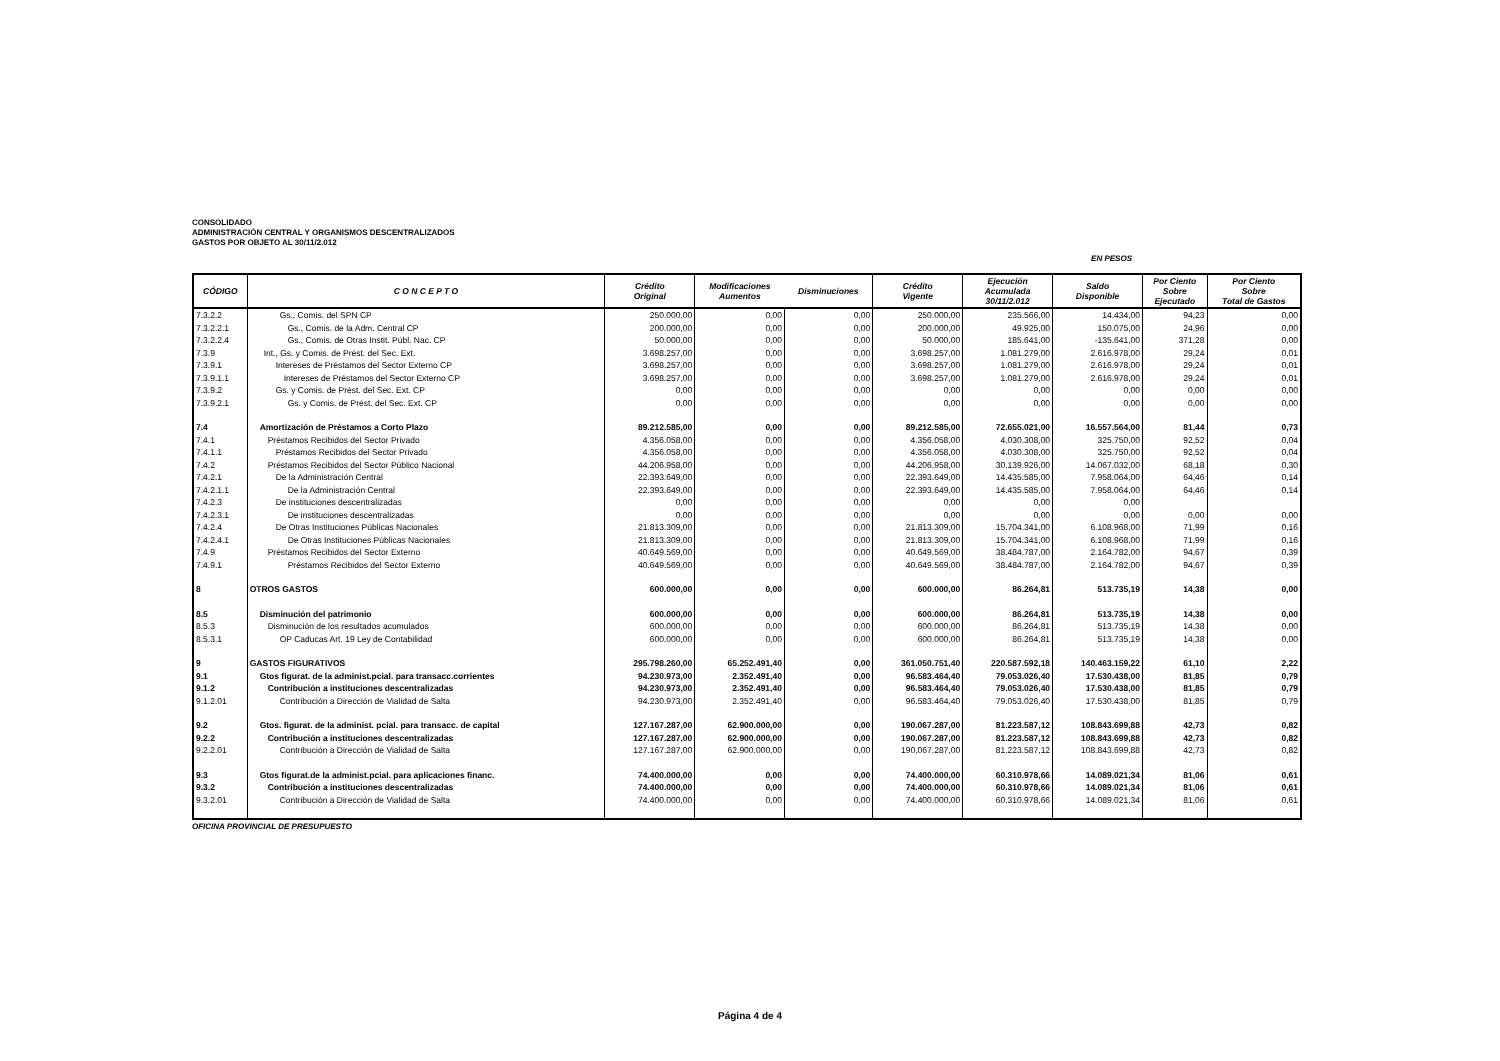CONSOLIDADO
ADMINISTRACIÓN CENTRAL Y ORGANISMOS DESCENTRALIZADOS
GASTOS POR OBJETO AL 30/11/2.012
EN PESOS
| CÓDIGO | C O N C E P T O | Crédito Original | Modificaciones Aumentos | Disminuciones | Crédito Vigente | Ejecución Acumulada 30/11/2.012 | Saldo Disponible | Por Ciento Sobre Ejecutado | Por Ciento Sobre Total de Gastos |
| --- | --- | --- | --- | --- | --- | --- | --- | --- | --- |
| 7.3.2.2 | Gs., Comis. del SPN CP | 250.000,00 | 0,00 | 0,00 | 250.000,00 | 235.566,00 | 14.434,00 | 94,23 | 0,00 |
| 7.3.2.2.1 | Gs., Comis. de la Adm. Central CP | 200.000,00 | 0,00 | 0,00 | 200.000,00 | 49.925,00 | 150.075,00 | 24,96 | 0,00 |
| 7.3.2.2.4 | Gs., Comis. de Otras Instit. Públ. Nac. CP | 50.000,00 | 0,00 | 0,00 | 50.000,00 | 185.641,00 | -135.641,00 | 371,28 | 0,00 |
| 7.3.9 | Int., Gs. y Comis. de Prést. del Sec. Ext. | 3.698.257,00 | 0,00 | 0,00 | 3.698.257,00 | 1.081.279,00 | 2.616.978,00 | 29,24 | 0,01 |
| 7.3.9.1 | Intereses de Préstamos del Sector Externo CP | 3.698.257,00 | 0,00 | 0,00 | 3.698.257,00 | 1.081.279,00 | 2.616.978,00 | 29,24 | 0,01 |
| 7.3.9.1.1 | Intereses de Préstamos del Sector Externo CP | 3.698.257,00 | 0,00 | 0,00 | 3.698.257,00 | 1.081.279,00 | 2.616.978,00 | 29,24 | 0,01 |
| 7.3.9.2 | Gs. y Comis. de Prést. del Sec. Ext. CP | 0,00 | 0,00 | 0,00 | 0,00 | 0,00 | 0,00 | 0,00 | 0,00 |
| 7.3.9.2.1 | Gs. y Comis. de Prést. del Sec. Ext. CP | 0,00 | 0,00 | 0,00 | 0,00 | 0,00 | 0,00 | 0,00 | 0,00 |
| 7.4 | Amortización de Préstamos a Corto Plazo | 89.212.585,00 | 0,00 | 0,00 | 89.212.585,00 | 72.655.021,00 | 16.557.564,00 | 81,44 | 0,73 |
| 7.4.1 | Préstamos Recibidos del Sector Privado | 4.356.058,00 | 0,00 | 0,00 | 4.356.058,00 | 4.030.308,00 | 325.750,00 | 92,52 | 0,04 |
| 7.4.1.1 | Préstamos Recibidos del Sector Privado | 4.356.058,00 | 0,00 | 0,00 | 4.356.058,00 | 4.030.308,00 | 325.750,00 | 92,52 | 0,04 |
| 7.4.2 | Préstamos Recibidos del Sector Público Nacional | 44.206.958,00 | 0,00 | 0,00 | 44.206.958,00 | 30.139.926,00 | 14.067.032,00 | 68,18 | 0,30 |
| 7.4.2.1 | De la Administración Central | 22.393.649,00 | 0,00 | 0,00 | 22.393.649,00 | 14.435.585,00 | 7.958.064,00 | 64,46 | 0,14 |
| 7.4.2.1.1 | De la Administración Central | 22.393.649,00 | 0,00 | 0,00 | 22.393.649,00 | 14.435.585,00 | 7.958.064,00 | 64,46 | 0,14 |
| 7.4.2.3 | De instituciones descentralizadas | 0,00 | 0,00 | 0,00 | 0,00 | 0,00 | 0,00 | | |
| 7.4.2.3.1 | De instituciones descentralizadas | 0,00 | 0,00 | 0,00 | 0,00 | 0,00 | 0,00 | 0,00 | 0,00 |
| 7.4.2.4 | De Otras Instituciones Públicas Nacionales | 21.813.309,00 | 0,00 | 0,00 | 21.813.309,00 | 15.704.341,00 | 6.108.968,00 | 71,99 | 0,16 |
| 7.4.2.4.1 | De Otras Instituciones Públicas Nacionales | 21.813.309,00 | 0,00 | 0,00 | 21.813.309,00 | 15.704.341,00 | 6.108.968,00 | 71,99 | 0,16 |
| 7.4.9 | Préstamos Recibidos del Sector Externo | 40.649.569,00 | 0,00 | 0,00 | 40.649.569,00 | 38.484.787,00 | 2.164.782,00 | 94,67 | 0,39 |
| 7.4.9.1 | Préstamos Recibidos del Sector Externo | 40.649.569,00 | 0,00 | 0,00 | 40.649.569,00 | 38.484.787,00 | 2.164.782,00 | 94,67 | 0,39 |
| 8 | OTROS GASTOS | 600.000,00 | 0,00 | 0,00 | 600.000,00 | 86.264,81 | 513.735,19 | 14,38 | 0,00 |
| 8.5 | Disminución del patrimonio | 600.000,00 | 0,00 | 0,00 | 600.000,00 | 86.264,81 | 513.735,19 | 14,38 | 0,00 |
| 8.5.3 | Disminución de los resultados acumulados | 600.000,00 | 0,00 | 0,00 | 600.000,00 | 86.264,81 | 513.735,19 | 14,38 | 0,00 |
| 8.5.3.1 | OP Caducas Art. 19 Ley de Contabilidad | 600.000,00 | 0,00 | 0,00 | 600.000,00 | 86.264,81 | 513.735,19 | 14,38 | 0,00 |
| 9 | GASTOS FIGURATIVOS | 295.798.260,00 | 65.252.491,40 | 0,00 | 361.050.751,40 | 220.587.592,18 | 140.463.159,22 | 61,10 | 2,22 |
| 9.1 | Gtos figurat. de la administ.pcial. para transacc.corrientes | 94.230.973,00 | 2.352.491,40 | 0,00 | 96.583.464,40 | 79.053.026,40 | 17.530.438,00 | 81,85 | 0,79 |
| 9.1.2 | Contribución a instituciones descentralizadas | 94.230.973,00 | 2.352.491,40 | 0,00 | 96.583.464,40 | 79.053.026,40 | 17.530.438,00 | 81,85 | 0,79 |
| 9.1.2.01 | Contribución a Dirección de Vialidad de Salta | 94.230.973,00 | 2.352.491,40 | 0,00 | 96.583.464,40 | 79.053.026,40 | 17.530.438,00 | 81,85 | 0,79 |
| 9.2 | Gtos. figurat. de la administ. pcial. para transacc. de capital | 127.167.287,00 | 62.900.000,00 | 0,00 | 190.067.287,00 | 81.223.587,12 | 108.843.699,88 | 42,73 | 0,82 |
| 9.2.2 | Contribución a instituciones descentralizadas | 127.167.287,00 | 62.900.000,00 | 0,00 | 190.067.287,00 | 81.223.587,12 | 108.843.699,88 | 42,73 | 0,82 |
| 9.2.2.01 | Contribución a Dirección de Vialidad de Salta | 127.167.287,00 | 62.900.000,00 | 0,00 | 190.067.287,00 | 81.223.587,12 | 108.843.699,88 | 42,73 | 0,82 |
| 9.3 | Gtos figurat.de la administ.pcial. para aplicaciones financ. | 74.400.000,00 | 0,00 | 0,00 | 74.400.000,00 | 60.310.978,66 | 14.089.021,34 | 81,06 | 0,61 |
| 9.3.2 | Contribución a instituciones descentralizadas | 74.400.000,00 | 0,00 | 0,00 | 74.400.000,00 | 60.310.978,66 | 14.089.021,34 | 81,06 | 0,61 |
| 9.3.2.01 | Contribución a Dirección de Vialidad de Salta | 74.400.000,00 | 0,00 | 0,00 | 74.400.000,00 | 60.310.978,66 | 14.089.021,34 | 81,06 | 0,61 |
OFICINA PROVINCIAL DE PRESUPUESTO
Página 4 de 4